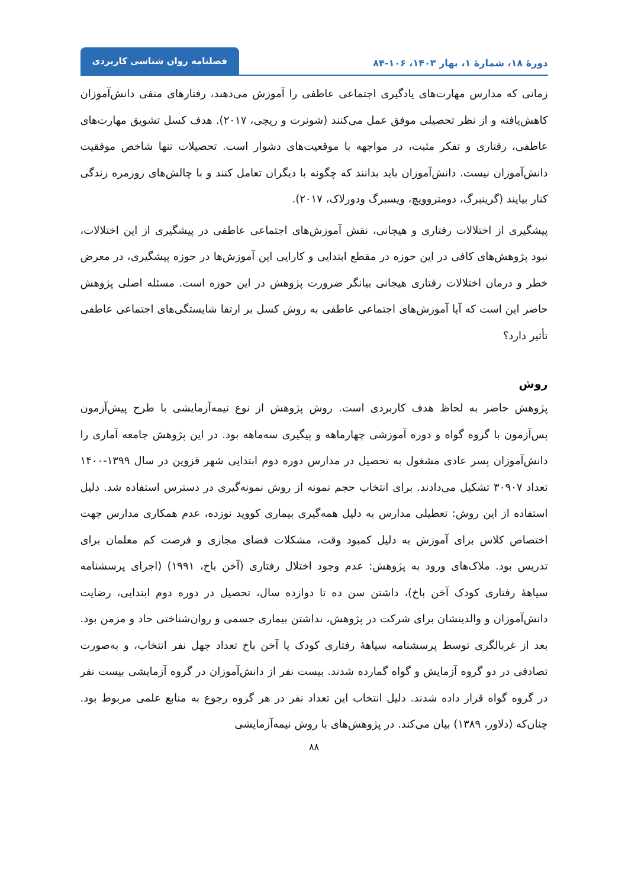دورهٔ ۱۸، شمارهٔ ۱، بهار ۱۴۰۳، ۱۰۶-۸۴
فصلنامه روان شناسی کاربردی
زمانی که مدارس مهارت‌های یادگیری اجتماعی عاطفی را آموزش می‌دهند، رفتارهای منفی دانش‌آموزان کاهش‌یافته و از نظر تحصیلی موفق عمل می‌کنند (شونرت و ریچی، ۲۰۱۷). هدف کسل تشویق مهارت‌های عاطفی، رفتاری و تفکر مثبت، در مواجهه با موقعیت‌های دشوار است. تحصیلات تنها شاخص موفقیت دانش‌آموزان نیست. دانش‌آموزان باید بدانند که چگونه با دیگران تعامل کنند و با چالش‌های روزمره زندگی کنار بیایند (گرینبرگ، دومتروویچ، ویسبرگ ودورلاک، ۲۰۱۷).
پیشگیری از اختلالات رفتاری و هیجانی، نقش آموزش‌های اجتماعی عاطفی در پیشگیری از این اختلالات، نبود پژوهش‌های کافی در این حوزه در مقطع ابتدایی و کارایی این آموزش‌ها در حوزه پیشگیری، در معرض خطر و درمان اختلالات رفتاری هیجانی بیانگر ضرورت پژوهش در این حوزه است. مسئله اصلی پژوهش حاضر این است که آیا آموزش‌های اجتماعی عاطفی به روش کسل بر ارتقا شایستگی‌های اجتماعی عاطفی تأثیر دارد؟
روش
پژوهش حاضر به لحاظ هدف کاربردی است. روش پژوهش از نوع نیمه‌آزمایشی با طرح پیش‌آزمون پس‌آزمون با گروه گواه و دوره آموزشی چهارماهه و پیگیری سه‌ماهه بود. در این پژوهش جامعه آماری را دانش‌آموزان پسر عادی مشغول به تحصیل در مدارس دوره دوم ابتدایی شهر قزوین در سال ۱۳۹۹-۱۴۰۰ تعداد ۳۰۹۰۷ تشکیل می‌دادند. برای انتخاب حجم نمونه از روش نمونه‌گیری در دسترس استفاده شد. دلیل استفاده از این روش: تعطیلی مدارس به دلیل همه‌گیری بیماری کووید نوزده، عدم همکاری مدارس جهت اختصاص کلاس برای آموزش به دلیل کمبود وقت، مشکلات فضای مجازی و فرصت کم معلمان برای تدریس بود. ملاک‌های ورود به پژوهش: عدم وجود اختلال رفتاری (آخن باخ، ۱۹۹۱) (اجرای پرسشنامه سیاههٔ رفتاری کودک آخن باخ)، داشتن سن ده تا دوازده سال، تحصیل در دوره دوم ابتدایی، رضایت دانش‌آموزان و والدینشان برای شرکت در پژوهش، نداشتن بیماری جسمی و روان‌شناختی حاد و مزمن بود. بعد از غربالگری توسط پرسشنامه سیاههٔ رفتاری کودک یا آخن باخ تعداد چهل نفر انتخاب، و به‌صورت تصادفی در دو گروه آزمایش و گواه گمارده شدند. بیست نفر از دانش‌آموزان در گروه آزمایشی بیست نفر در گروه گواه قرار داده شدند. دلیل انتخاب این تعداد نفر در هر گروه رجوع به منابع علمی مربوط بود. چنان‌که (دلاور، ۱۳۸۹) بیان می‌کند. در پژوهش‌های با روش نیمه‌آزمایشی
۸۸